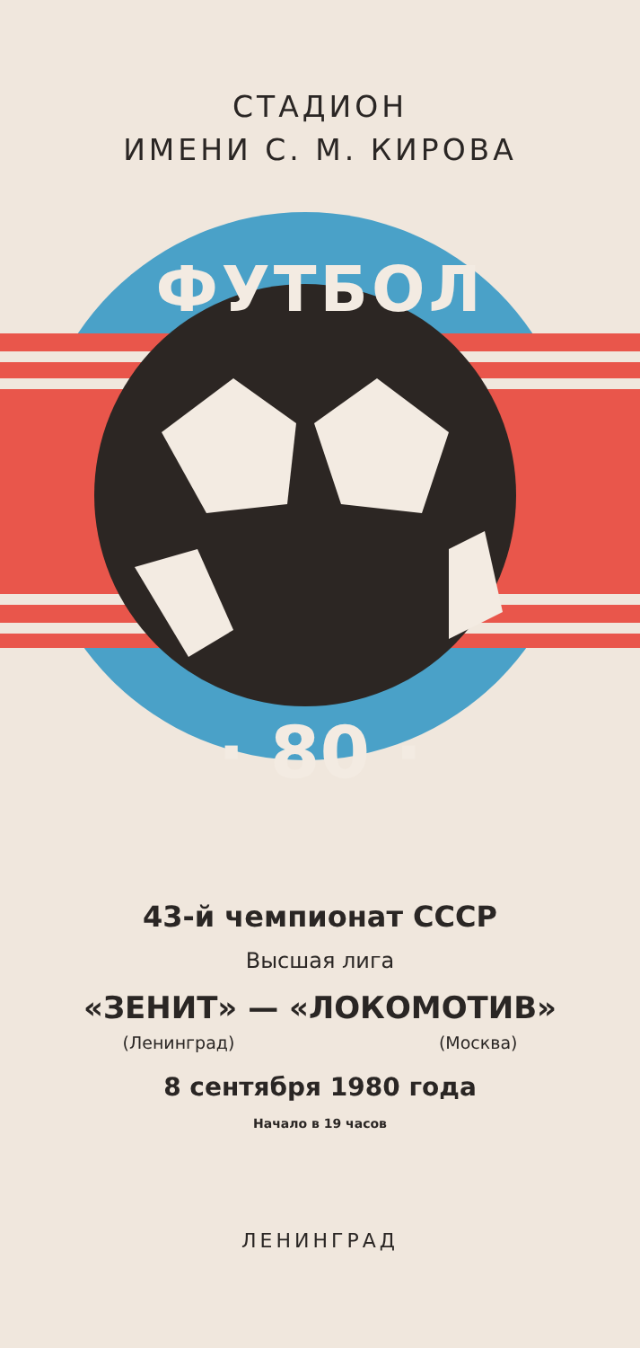СТАДИОН
ИМЕНИ С. М. КИРОВА
ФУТБОЛ
· 80 ·
43-й чемпионат СССР
Высшая лига
«ЗЕНИТ» — «ЛОКОМОТИВ»
(Ленинград) (Москва)
8 сентября 1980 года
Начало в 19 часов
ЛЕНИНГРАД